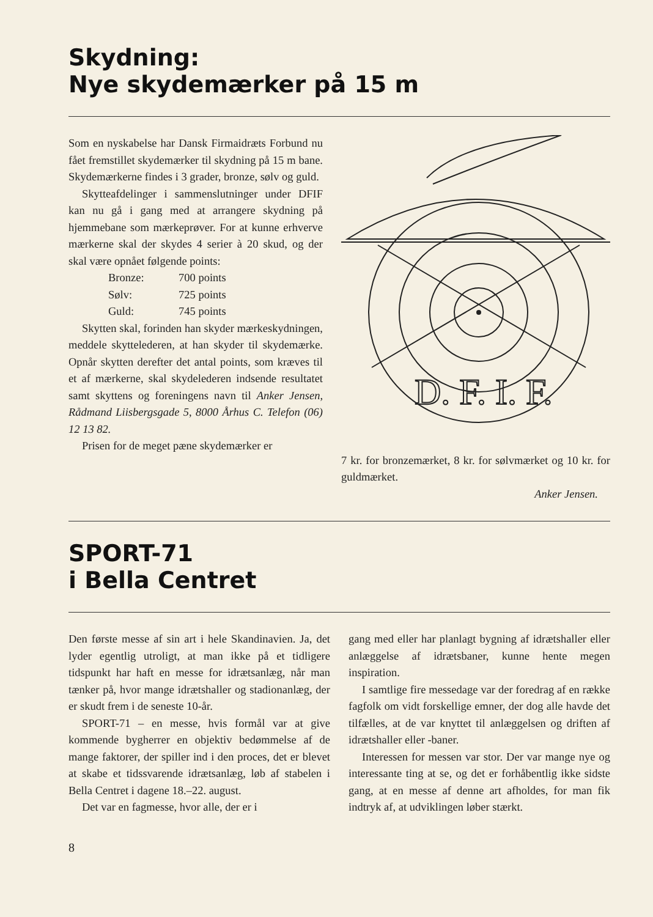Skydning:
Nye skydemærker på 15 m
Som en nyskabelse har Dansk Firmaidræts Forbund nu fået fremstillet skydemærker til skydning på 15 m bane. Skydemærkerne findes i 3 grader, bronze, sølv og guld.
Skytteafdelinger i sammenslutninger under DFIF kan nu gå i gang med at arrangere skydning på hjemmebane som mærkeprøver. For at kunne erhverve mærkerne skal der skydes 4 serier à 20 skud, og der skal være opnået følgende points:
Bronze: 700 points
Sølv: 725 points
Guld: 745 points
Skytten skal, forinden han skyder mærkeskydningen, meddele skyttelederen, at han skyder til skydemærke. Opnår skytten derefter det antal points, som kræves til et af mærkerne, skal skydelederen indsende resultatet samt skyttens og foreningens navn til Anker Jensen, Rådmand Liisbergsgade 5, 8000 Århus C. Telefon (06) 12 13 82.
Prisen for de meget pæne skydemærker er
D. F. I. F.
7 kr. for bronzemærket, 8 kr. for sølvmærket og 10 kr. for guldmærket.
Anker Jensen.
SPORT-71
i Bella Centret
Den første messe af sin art i hele Skandinavien. Ja, det lyder egentlig utroligt, at man ikke på et tidligere tidspunkt har haft en messe for idrætsanlæg, når man tænker på, hvor mange idrætshaller og stadionanlæg, der er skudt frem i de seneste 10-år.
SPORT-71 – en messe, hvis formål var at give kommende bygherrer en objektiv bedømmelse af de mange faktorer, der spiller ind i den proces, det er blevet at skabe et tidssvarende idrætsanlæg, løb af stabelen i Bella Centret i dagene 18.–22. august.
Det var en fagmesse, hvor alle, der er i
gang med eller har planlagt bygning af idrætshaller eller anlæggelse af idrætsbaner, kunne hente megen inspiration.
I samtlige fire messedage var der foredrag af en række fagfolk om vidt forskellige emner, der dog alle havde det tilfælles, at de var knyttet til anlæggelsen og driften af idrætshaller eller -baner.
Interessen for messen var stor. Der var mange nye og interessante ting at se, og det er forhåbentlig ikke sidste gang, at en messe af denne art afholdes, for man fik indtryk af, at udviklingen løber stærkt.
8